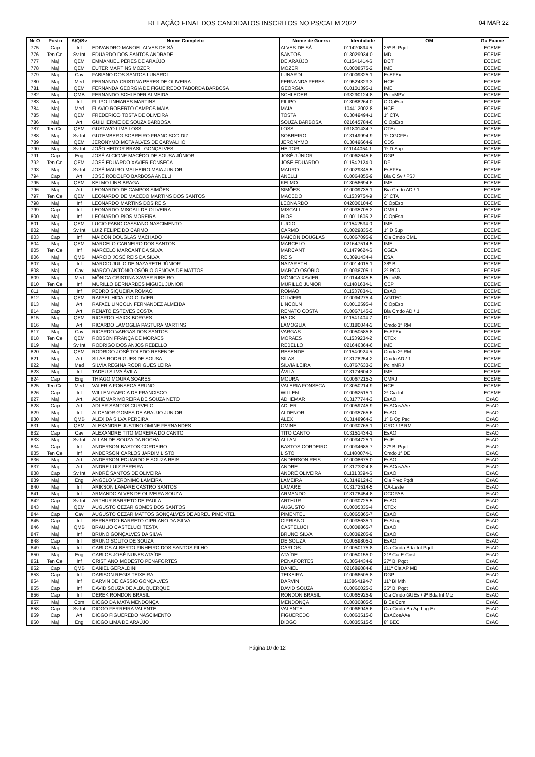RELAÇÃO FINAL DOS CANDIDATOS INSCRITOS NO PS/CAEM 2022 04 MAR 22
| Nr O | Posto | A/Q/Sv | Nome Completo | Nome de Guerra | Identidade | OM | Gu Exame |
| --- | --- | --- | --- | --- | --- | --- | --- |
| 775 | Cap | Inf | EDIVANDRO MANOEL ALVES DE SÁ | ALVES DE SÁ | 011420894-5 | 25º BI Pqdt | ECEME |
| 776 | Ten Cel | Sv Int | EDUARDO DOS SANTOS ANDRADE | SANTOS | 013029934-0 | MD | ECEME |
| 777 | Maj | QEM | EMMANUEL PÉRES DE ARAÚJO | DE ARAÚJO | 011541414-6 | DCT | ECEME |
| 778 | Maj | QEM | EUTER MARTINS MOZER | MOZER | 010008575-2 | IME | ECEME |
| 779 | Maj | Cav | FABIANO DOS SANTOS LUNARDI | LUNARDI | 010009325-1 | EsEFEx | ECEME |
| 780 | Maj | Med | FERNANDA CRISTINA PERES DE OLIVEIRA | FERNANDA PERES | 019524323-3 | HCE | ECEME |
| 781 | Maj | QEM | FERNANDA GEORGIA DE FIGUEIREDO TABORDA BARBOSA | GEORGIA | 010101395-1 | IME | ECEME |
| 782 | Maj | QMB | FERNANDO SCHLEDER ALMEIDA | SCHLEDER | 033290124-8 | PclinMPV | ECEME |
| 783 | Maj | Inf | FILIPO LINHARES MARTINS | FILIPO | 013088264-0 | CIOpEsp | ECEME |
| 784 | Maj | Med | FLAVIO ROBERTO CAMPOS MAIA | MAIA | 104412002-8 | HCE | ECEME |
| 785 | Maj | QEM | FREDERICO TOSTA DE OLIVEIRA | TOSTA | 013049494-1 | 1º CTA | ECEME |
| 786 | Maj | Art | GUILHERME DE SOUZA BARBOSA | SOUZA BARBOSA | 021645784-6 | CIOpEsp | ECEME |
| 787 | Ten Cel | QEM | GUSTAVO LIMA LOSS | LOSS | 031801434-7 | CTEx | ECEME |
| 788 | Maj | Sv Int | GUTEMBERG SOBREIRO FRANCISCO DIZ | SOBREIRO | 013149994-9 | 1º CGCFEx | ECEME |
| 789 | Maj | QEM | JERONYMO MOTA ALVES DE CARVALHO | JERONYMO | 013049664-9 | CDS | ECEME |
| 790 | Maj | Sv Int | JOÃO HEITOR BRASIL GONÇALVES | HEITOR | 011144054-1 | 1º D Sup | ECEME |
| 791 | Cap | Eng | JOSÉ ALCIONE MACÊDO DE SOUSA JÚNIOR | JOSÉ JÚNIOR | 010062645-6 | DGP | ECEME |
| 792 | Ten Cel | QEM | JOSÉ EDUARDO XAVIER FONSECA | JOSÉ EDUARDO | 011542124-0 | DF | ECEME |
| 793 | Maj | Sv Int | JOSÉ MAURO MALHEIRO MAIA JUNIOR | MAURO | 010029345-5 | EsEFEx | ECEME |
| 794 | Cap | Art | JOSÉ RODOLFO BARBOSA ANELLI | ANELLI | 010064855-9 | Bia C Sv / FSJ | ECEME |
| 795 | Maj | QEM | KELMO LINS BRAGA | KELMO | 013056694-6 | IME | ECEME |
| 796 | Maj | Art | LEONARDO DE CAMPOS SIMÕES | SIMÕES | 010009735-1 | Bia Cmdo AD / 1 | ECEME |
| 797 | Ten Cel | QEM | LEONARDO DE MACEDO MARTINS DOS SANTOS | MACEDO | 011539754-9 | 2º CTA | ECEME |
| 798 | Maj | Inf | LEONARDO MARTINS DOS REIS | LEONARDO | 042006104-6 | CIOpEsp | ECEME |
| 799 | Cap | Inf | LEONARDO MISCALI DE OLIVEIRA | MISCALI | 010035705-2 | CMRJ | ECEME |
| 800 | Maj | Inf | LEONARDO RIOS MOREIRA | RIOS | 010011605-2 | CIOpEsp | ECEME |
| 801 | Maj | QEM | LUCIO FABIO CASSIANO NASCIMENTO | LUCIO | 011542534-0 | IME | ECEME |
| 802 | Maj | Sv Int | LUIZ FELIPE DO CARMO | CARMO | 010029835-5 | 1º D Sup | ECEME |
| 803 | Cap | Inf | MAICON DOUGLAS MACHADO | MAICON DOUGLAS | 010067095-9 | Cia Cmdo CML | ECEME |
| 804 | Maj | QEM | MARCELO CARNEIRO DOS SANTOS | MARCELO | 021647514-5 | IME | ECEME |
| 805 | Ten Cel | Inf | MARCELO MARCANT DA SILVA | MARCANT | 011479624-6 | CGEA | ECEME |
| 806 | Maj | QMB | MÁRCIO JOSÉ REIS DA SILVA | REIS | 013091434-4 | ESA | ECEME |
| 807 | Maj | Inf | MARCIO JULIO DE NAZARETH JÚNIOR | NAZARETH | 010014015-1 | 38º BI | ECEME |
| 808 | Maj | Cav | MARCO ANTÔNIO OSÓRIO GÊNOVA DE MATTOS | MARCO OSÓRIO | 010036705-1 | 2º RCG | ECEME |
| 809 | Maj | Med | MÔNICA CRISTINA XAVIER RIBEIRO | MÔNICA XAVIER | 010144345-5 | PclinMN | ECEME |
| 810 | Ten Cel | Inf | MURILLO BERNARDES MIGUEL JUNIOR | MURILLO JUNIOR | 011481634-1 | CEP | ECEME |
| 811 | Maj | Inf | PEDRO SIQUEIRA ROMÃO | ROMÃO | 011537834-1 | EsAO | ECEME |
| 812 | Maj | QEM | RAFAEL HIDALGO OLIVIERI | OLIVIERI | 010094275-4 | AGITEC | ECEME |
| 813 | Maj | Art | RAFAEL LINCOLN FERNANDEZ ALMEIDA | LINCOLN | 010012595-4 | CIOpEsp | ECEME |
| 814 | Cap | Art | RENATO ESTEVES COSTA | RENATO COSTA | 010067145-2 | Bia Cmdo AD / 1 | ECEME |
| 815 | Maj | QEM | RICARDO HAICK BORGES | HAICK | 011541404-7 | DF | ECEME |
| 816 | Maj | Art | RICARDO LAMOGLIA PASTURA MARTINS | LAMOGLIA | 013180044-3 | Cmdo 1ª RM | ECEME |
| 817 | Maj | Cav | RICARDO VARGAS DOS SANTOS | VARGAS | 010050585-8 | EsEFEx | ECEME |
| 818 | Ten Cel | QEM | ROBSON FRANÇA DE MORAES | MORAES | 011539234-2 | CTEx | ECEME |
| 819 | Maj | Sv Int | RODRIGO DOS ANJOS REBELLO | REBELLO | 021646364-6 | IME | ECEME |
| 820 | Maj | QEM | RODRIGO JOSÉ TOLEDO RESENDE | RESENDE | 011540924-5 | Cmdo 2ª RM | ECEME |
| 821 | Maj | Art | SILAS RODRIGUES DE SOUSA | SILAS | 013178254-2 | Cmdo AD / 1 | ECEME |
| 822 | Maj | Med | SILVIA REGINA RODRIGUES LEIRA | SILVIA LEIRA | 018767633-3 | PclinMRJ | ECEME |
| 823 | Maj | Inf | TADEU SILVA ÁVILA | ÁVILA | 013174604-2 | IME | ECEME |
| 824 | Cap | Eng | THIAGO MOURA SOARES | MOURA | 010067215-3 | CMRJ | ECEME |
| 825 | Ten Cel | Med | VALERIA FONSECA BRUNO | VALERIA FONSECA | 013050214-9 | HCE | ECEME |
| 826 | Cap | Inf | WILLEN GARCIA DE FRANCISCO | WILLEN | 010062515-1 | 2ª Cia Inf | ECEME |
| 827 | Maj | Art | ADHEMAR MOREIRA DE SOUZA NETO | ADHEMAR | 013177744-3 | EsAO | EsAO |
| 828 | Cap | Art | ADLER SANTOS CURVELO | ADLER | 010059745-9 | EsACosAAe | EsAO |
| 829 | Maj | Inf | ALDENOR GOMES DE ARAUJO JUNIOR | ALDENOR | 010035765-6 | EsAO | EsAO |
| 830 | Maj | QMB | ALEX DA SILVA PEREIRA | ALEX | 013148964-3 | 1º B Op Psc | EsAO |
| 831 | Maj | QEM | ALEXANDRE JUSTINO OMINE FERNANDES | OMINE | 010030765-1 | CRO / 1ª RM | EsAO |
| 832 | Cap | Cav | ALEXANDRE TITO MOREIRA DO CANTO | TITO CANTO | 013151434-1 | EsAO | EsAO |
| 833 | Maj | Sv Int | ALLAN DE SOUZA DA ROCHA | ALLAN | 010034725-1 | EsIE | EsAO |
| 834 | Cap | Inf | ANDERSON BASTOS CORDEIRO | BASTOS CORDEIRO | 010034685-7 | 27º BI Pqdt | EsAO |
| 835 | Ten Cel | Inf | ANDERSON CARLOS JARDIM LISTO | LISTO | 011480074-1 | Cmdo 1ª DE | EsAO |
| 836 | Maj | Art | ANDERSON EDUARDO E SOUZA REIS | ANDERSON REIS | 010008675-0 | EsAO | EsAO |
| 837 | Maj | Art | ANDRE LUIZ PEREIRA | ANDRE | 013173324-8 | EsACosAAe | EsAO |
| 838 | Cap | Sv Int | ANDRÉ SANTOS DE OLIVEIRA | ANDRÉ OLIVEIRA | 011313394-6 | EsAO | EsAO |
| 839 | Maj | Eng | ÂNGELO VERONIMO LAMEIRA | LAMEIRA | 013149124-3 | Cia Prec Pqdt | EsAO |
| 840 | Maj | Inf | ARIKSON LAMARE CASTRO SANTOS | LAMARE | 013172514-5 | CA-Leste | EsAO |
| 841 | Maj | Inf | ARMANDO ALVES DE OLIVEIRA SOUZA | ARMANDO | 013178454-8 | CCOPAB | EsAO |
| 842 | Cap | Sv Int | ARTHUR BARRETO DE PAULA | ARTHUR | 010030725-5 | EsAO | EsAO |
| 843 | Maj | QEM | AUGUSTO CEZAR GOMES DOS SANTOS | AUGUSTO | 010005335-4 | CTEx | EsAO |
| 844 | Cap | Cav | AUGUSTO CEZAR MATTOS GONÇALVES DE ABREU PIMENTEL | PIMENTEL | 010065865-7 | EsAO | EsAO |
| 845 | Cap | Inf | BERNARDO BARRETO CIPRIANO DA SILVA | CIPRIANO | 010035635-1 | EsSLog | EsAO |
| 846 | Maj | QMB | BRAULIO CASTELUCI TESTA | CASTELUCI | 010008865-7 | EsAO | EsAO |
| 847 | Maj | Inf | BRUNO GONÇALVES DA SILVA | BRUNO SILVA | 010039205-9 | EsAO | EsAO |
| 848 | Cap | Inf | BRUNO SOUTO DE SOUZA | DE SOUZA | 010059805-1 | EsAO | EsAO |
| 849 | Maj | Inf | CARLOS ALBERTO PINHEIRO DOS SANTOS FILHO | CARLOS | 010050175-8 | Cia Cmdo Bda Inf Pqdt | EsAO |
| 850 | Maj | Eng | CARLOS JOSÉ NUNES ATAÍDE | ATAÍDE | 010050155-0 | 21ª Cia E Cnst | EsAO |
| 851 | Ten Cel | Inf | CRISTIANO MODESTO PENAFORTES | PENAFORTES | 013054434-9 | 27º BI Pqdt | EsAO |
| 852 | Cap | QMB | DANIEL GERALDINI | DANIEL | 021689084-8 | 111ª Cia AP MB | EsAO |
| 853 | Cap | Inf | DARISON REGIS TEIXEIRA | TEIXEIRA | 010066505-8 | DGP | EsAO |
| 854 | Maj | Inf | DARVIN DE CÁSSIO GONÇALVES | DARVIN | 113864194-7 | 11º BI Mth | EsAO |
| 855 | Cap | Inf | DAVID SOUZA DE ALBUQUERQUE | DAVID SOUZA | 010060025-3 | 25º BI Pqdt | EsAO |
| 856 | Cap | Inf | DEREK RONDON BRASIL | RONDON BRASIL | 010065925-9 | Cia Cmdo GUEs / 9ª Bda Inf Mtz | EsAO |
| 857 | Maj | Com | DIOGO DA MATA MENDONÇA | MENDONÇA | 010030805-5 | B Es Com | EsAO |
| 858 | Cap | Sv Int | DIOGO FERREIRA VALENTE | VALENTE | 010066945-6 | Cia Cmdo Ba Ap Log Ex | EsAO |
| 859 | Cap | Art | DIOGO FIGUEREDO NASCIMENTO | FIGUEREDO | 010063515-0 | EsACosAAe | EsAO |
| 860 | Maj | Eng | DIOGO LIMA DE ARAÚJO | DIOGO | 010035515-5 | 8º BEC | EsAO |
Página 10 de 12